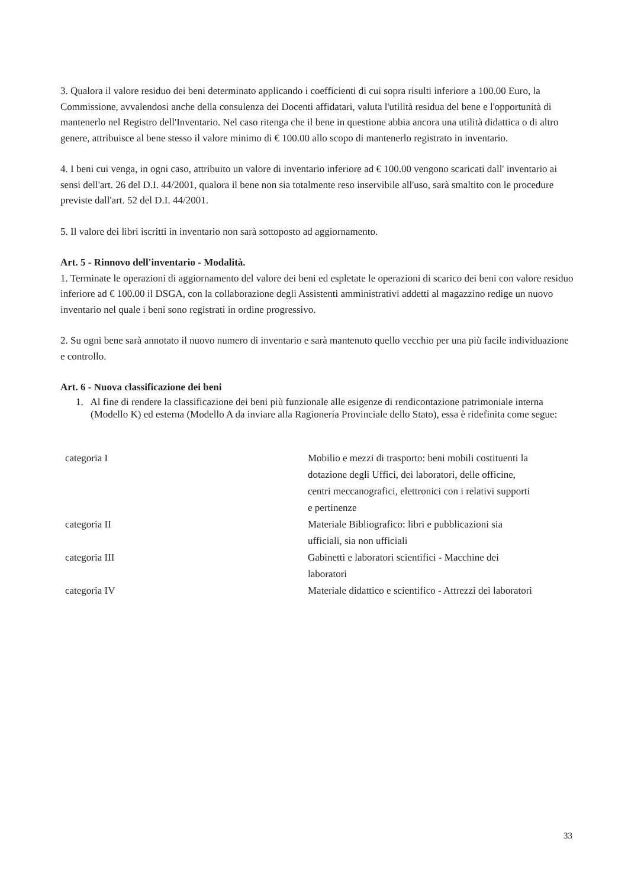3. Qualora il valore residuo dei beni determinato applicando i coefficienti di cui sopra risulti inferiore a 100.00 Euro, la Commissione, avvalendosi anche della consulenza dei Docenti affidatari, valuta l'utilità residua del bene e l'opportunità di mantenerlo nel Registro dell'Inventario. Nel caso ritenga che il bene in questione abbia ancora una utilità didattica o di altro genere, attribuisce al bene stesso il valore minimo di € 100.00 allo scopo di mantenerlo registrato in inventario.
4. I beni cui venga, in ogni caso, attribuito un valore di inventario inferiore ad € 100.00 vengono scaricati dall' inventario ai sensi dell'art. 26 del D.I. 44/2001, qualora il bene non sia totalmente reso inservibile all'uso, sarà smaltito con le procedure previste dall'art. 52 del D.I. 44/2001.
5. Il valore dei libri iscritti in inventario non sarà sottoposto ad aggiornamento.
Art. 5 - Rinnovo dell'inventario - Modalità.
1. Terminate le operazioni di aggiornamento del valore dei beni ed espletate le operazioni di scarico dei beni con valore residuo inferiore ad € 100.00 il DSGA, con la collaborazione degli Assistenti amministrativi addetti al magazzino redige un nuovo inventario nel quale i beni sono registrati in ordine progressivo.
2. Su ogni bene sarà annotato il nuovo numero di inventario e sarà mantenuto quello vecchio per una più facile individuazione e controllo.
Art. 6 - Nuova classificazione dei beni
1. Al fine di rendere la classificazione dei beni più funzionale alle esigenze di rendicontazione patrimoniale interna (Modello K) ed esterna (Modello A da inviare alla Ragioneria Provinciale dello Stato), essa è ridefinita come segue:
| categoria I | Mobilio e mezzi di trasporto: beni mobili costituenti la dotazione degli Uffici, dei laboratori, delle officine, centri meccanografici, elettronici con i relativi supporti e pertinenze |
| categoria II | Materiale Bibliografico: libri e pubblicazioni sia ufficiali, sia non ufficiali |
| categoria III | Gabinetti e laboratori scientifici - Macchine dei laboratori |
| categoria IV | Materiale didattico e scientifico - Attrezzi dei laboratori |
33